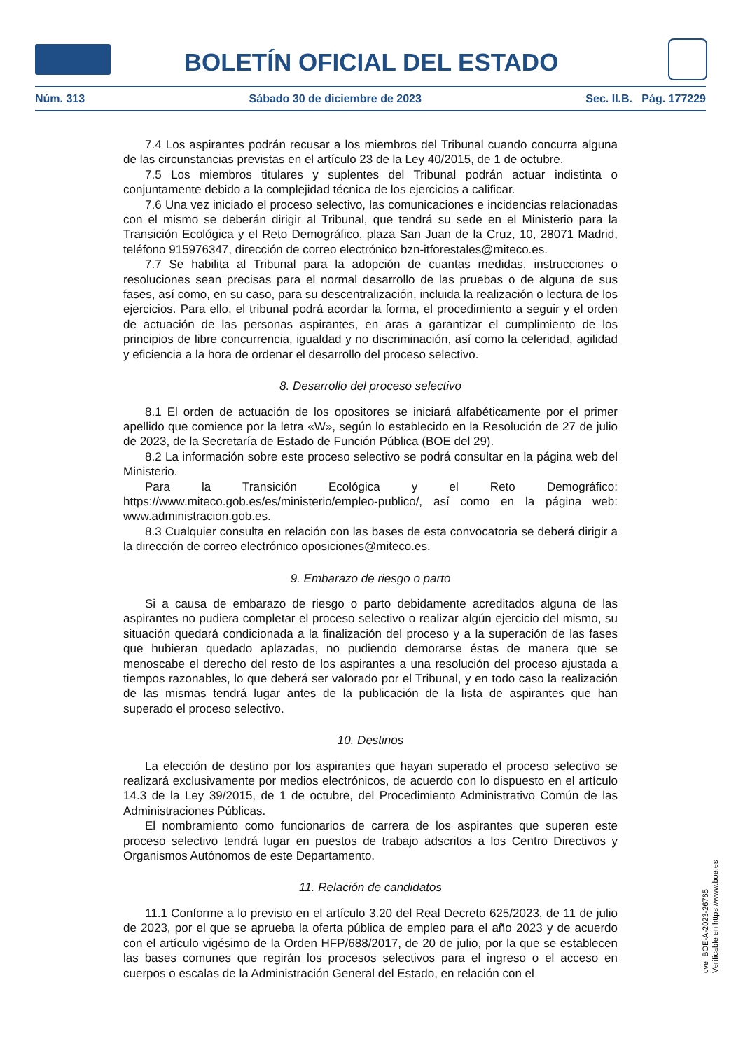BOLETÍN OFICIAL DEL ESTADO
Núm. 313 Sábado 30 de diciembre de 2023 Sec. II.B. Pág. 177229
7.4 Los aspirantes podrán recusar a los miembros del Tribunal cuando concurra alguna de las circunstancias previstas en el artículo 23 de la Ley 40/2015, de 1 de octubre.
7.5 Los miembros titulares y suplentes del Tribunal podrán actuar indistinta o conjuntamente debido a la complejidad técnica de los ejercicios a calificar.
7.6 Una vez iniciado el proceso selectivo, las comunicaciones e incidencias relacionadas con el mismo se deberán dirigir al Tribunal, que tendrá su sede en el Ministerio para la Transición Ecológica y el Reto Demográfico, plaza San Juan de la Cruz, 10, 28071 Madrid, teléfono 915976347, dirección de correo electrónico bzn-itforestales@miteco.es.
7.7 Se habilita al Tribunal para la adopción de cuantas medidas, instrucciones o resoluciones sean precisas para el normal desarrollo de las pruebas o de alguna de sus fases, así como, en su caso, para su descentralización, incluida la realización o lectura de los ejercicios. Para ello, el tribunal podrá acordar la forma, el procedimiento a seguir y el orden de actuación de las personas aspirantes, en aras a garantizar el cumplimiento de los principios de libre concurrencia, igualdad y no discriminación, así como la celeridad, agilidad y eficiencia a la hora de ordenar el desarrollo del proceso selectivo.
8. Desarrollo del proceso selectivo
8.1 El orden de actuación de los opositores se iniciará alfabéticamente por el primer apellido que comience por la letra «W», según lo establecido en la Resolución de 27 de julio de 2023, de la Secretaría de Estado de Función Pública (BOE del 29).
8.2 La información sobre este proceso selectivo se podrá consultar en la página web del Ministerio.
Para la Transición Ecológica y el Reto Demográfico: https://www.miteco.gob.es/es/ministerio/empleo-publico/, así como en la página web: www.administracion.gob.es.
8.3 Cualquier consulta en relación con las bases de esta convocatoria se deberá dirigir a la dirección de correo electrónico oposiciones@miteco.es.
9. Embarazo de riesgo o parto
Si a causa de embarazo de riesgo o parto debidamente acreditados alguna de las aspirantes no pudiera completar el proceso selectivo o realizar algún ejercicio del mismo, su situación quedará condicionada a la finalización del proceso y a la superación de las fases que hubieran quedado aplazadas, no pudiendo demorarse éstas de manera que se menoscabe el derecho del resto de los aspirantes a una resolución del proceso ajustada a tiempos razonables, lo que deberá ser valorado por el Tribunal, y en todo caso la realización de las mismas tendrá lugar antes de la publicación de la lista de aspirantes que han superado el proceso selectivo.
10. Destinos
La elección de destino por los aspirantes que hayan superado el proceso selectivo se realizará exclusivamente por medios electrónicos, de acuerdo con lo dispuesto en el artículo 14.3 de la Ley 39/2015, de 1 de octubre, del Procedimiento Administrativo Común de las Administraciones Públicas.
El nombramiento como funcionarios de carrera de los aspirantes que superen este proceso selectivo tendrá lugar en puestos de trabajo adscritos a los Centro Directivos y Organismos Autónomos de este Departamento.
11. Relación de candidatos
11.1 Conforme a lo previsto en el artículo 3.20 del Real Decreto 625/2023, de 11 de julio de 2023, por el que se aprueba la oferta pública de empleo para el año 2023 y de acuerdo con el artículo vigésimo de la Orden HFP/688/2017, de 20 de julio, por la que se establecen las bases comunes que regirán los procesos selectivos para el ingreso o el acceso en cuerpos o escalas de la Administración General del Estado, en relación con el
cve: BOE-A-2023-26765
Verificable en https://www.boe.es